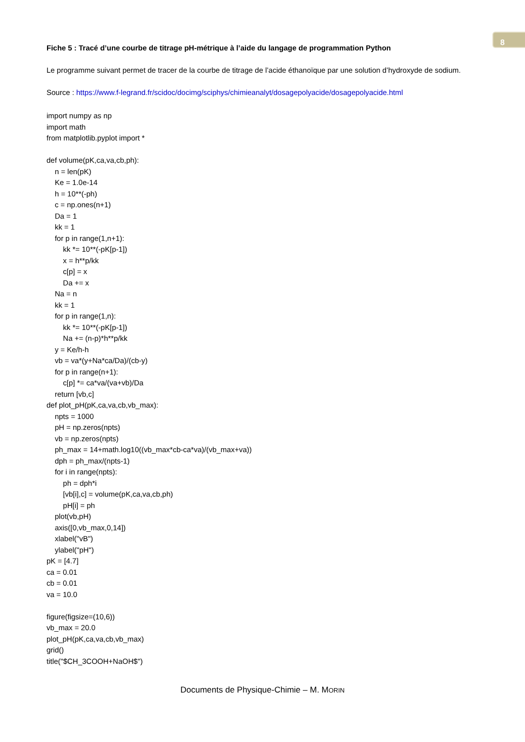8
Fiche 5 : Tracé d’une courbe de titrage pH-métrique à l’aide du langage de programmation Python
Le programme suivant permet de tracer de la courbe de titrage de l’acide éthanoïque par une solution d’hydroxyde de sodium.
Source : https://www.f-legrand.fr/scidoc/docimg/sciphys/chimieanalyt/dosagepolyacide/dosagepolyacide.html
import numpy as np import math from matplotlib.pyplot import * def volume(pK,ca,va,cb,ph): n = len(pK) Ke = 1.0e-14 h = 10**(-ph) c = np.ones(n+1) Da = 1 kk = 1 for p in range(1,n+1): kk *= 10**(-pK[p-1]) x = h**p/kk c[p] = x Da += x Na = n kk = 1 for p in range(1,n): kk *= 10**(-pK[p-1]) Na += (n-p)*h**p/kk y = Ke/h-h vb = va*(y+Na*ca/Da)/(cb-y) for p in range(n+1): c[p] *= ca*va/(va+vb)/Da return [vb,c] def plot_pH(pK,ca,va,cb,vb_max): npts = 1000 pH = np.zeros(npts) vb = np.zeros(npts) ph_max = 14+math.log10((vb_max*cb-ca*va)/(vb_max+va)) dph = ph_max/(npts-1) for i in range(npts): ph = dph*i [vb[i],c] = volume(pK,ca,va,cb,ph) pH[i] = ph plot(vb,pH) axis([0,vb_max,0,14]) xlabel("vB") ylabel("pH") pK = [4.7] ca = 0.01 cb = 0.01 va = 10.0 figure(figsize=(10,6)) vb_max = 20.0 plot_pH(pK,ca,va,cb,vb_max) grid() title("$CH_3COOH+NaOH$")
Documents de Physique-Chimie – M. MORIN